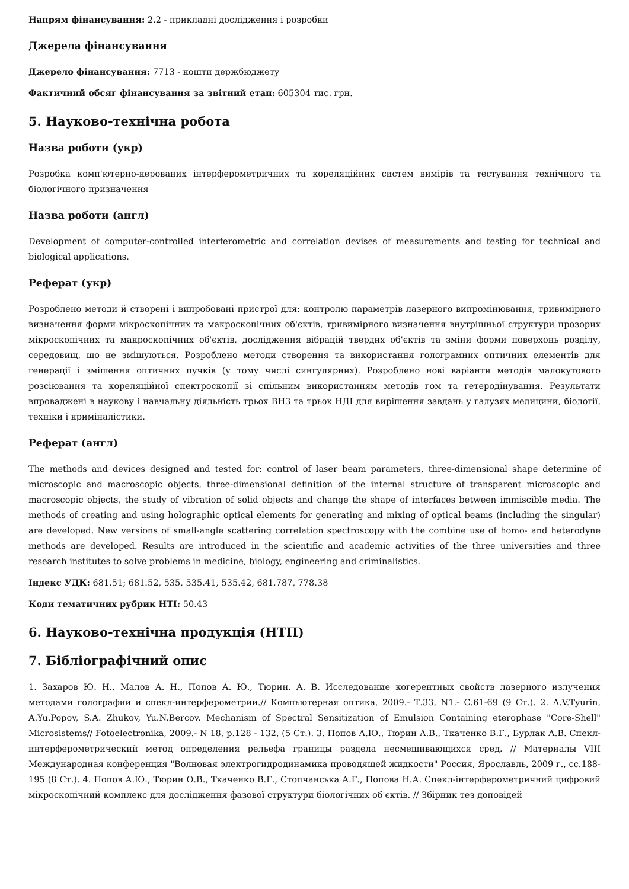Напрям фінансування: 2.2 - прикладні дослідження і розробки
Джерела фінансування
Джерело фінансування: 7713 - кошти держбюджету
Фактичний обсяг фінансування за звітний етап: 605304 тис. грн.
5. Науково-технічна робота
Назва роботи (укр)
Розробка комп'ютерно-керованих інтерферометричних та кореляційних систем вимірів та тестування технічного та біологічного призначення
Назва роботи (англ)
Development of computer-controlled interferometric and correlation devises of measurements and testing for technical and biological applications.
Реферат (укр)
Розроблено методи й створені і випробовані пристрої для: контролю параметрів лазерного випромінювання, тривимірного визначення форми мікроскопічних та макроскопічних об'єктів, тривимірного визначення внутрішньої структури прозорих мікроскопічних та макроскопічних об'єктів, дослідження вібрацій твердих об'єктів та зміни форми поверхонь розділу, середовищ, що не змішуються. Розроблено методи створення та використання голограмних оптичних елементів для генерації і змішення оптичних пучків (у тому числі сингулярних). Розроблено нові варіанти методів малокутового розсіювання та кореляційної спектроскопії зі спільним використанням методів гом та гетеродінування. Результати впроваджені в наукову і навчальну діяльність трьох ВНЗ та трьох НДІ для вирішення завдань у галузях медицини, біології, техніки і криміналістики.
Реферат (англ)
The methods and devices designed and tested for: control of laser beam parameters, three-dimensional shape determine of microscopic and macroscopic objects, three-dimensional definition of the internal structure of transparent microscopic and macroscopic objects, the study of vibration of solid objects and change the shape of interfaces between immiscible media. The methods of creating and using holographic optical elements for generating and mixing of optical beams (including the singular) are developed. New versions of small-angle scattering correlation spectroscopy with the combine use of homo- and heterodyne methods are developed. Results are introduced in the scientific and academic activities of the three universities and three research institutes to solve problems in medicine, biology, engineering and criminalistics.
Індекс УДК: 681.51; 681.52, 535, 535.41, 535.42, 681.787, 778.38
Коди тематичних рубрик НТІ: 50.43
6. Науково-технічна продукція (НТП)
7. Бібліографічний опис
1. Захаров Ю. Н., Малов А. Н., Попов А. Ю., Тюрин. А. В. Исследование когерентных свойств лазерного излучения методами голографии и спекл-интерферометрии.// Компьютерная оптика, 2009.- Т.33, N1.- С.61-69 (9 Ст.). 2. A.V.Tyurin, A.Yu.Popov, S.A. Zhukov, Yu.N.Bercov. Mechanism of Spectral Sensitization of Emulsion Containing eterophase "Core-Shell" Microsistems// Fotoelectronika, 2009.- N 18, p.128 - 132, (5 Ст.). 3. Попов А.Ю., Тюрин А.В., Ткаченко В.Г., Бурлак А.В. Спекл-интерферометрический метод определения рельефа границы раздела несмешивающихся сред. // Материалы VIII Международная конференция "Волновая электрогидродинамика проводящей жидкости" Россия, Ярославль, 2009 г., сс.188-195 (8 Ст.). 4. Попов А.Ю., Тюрин О.В., Ткаченко В.Г., Стопчанська А.Г., Попова Н.А. Спекл-інтерферометричний цифровий мікроскопічний комплекс для дослідження фазової структури біологічних об'єктів. // Збірник тез доповідей